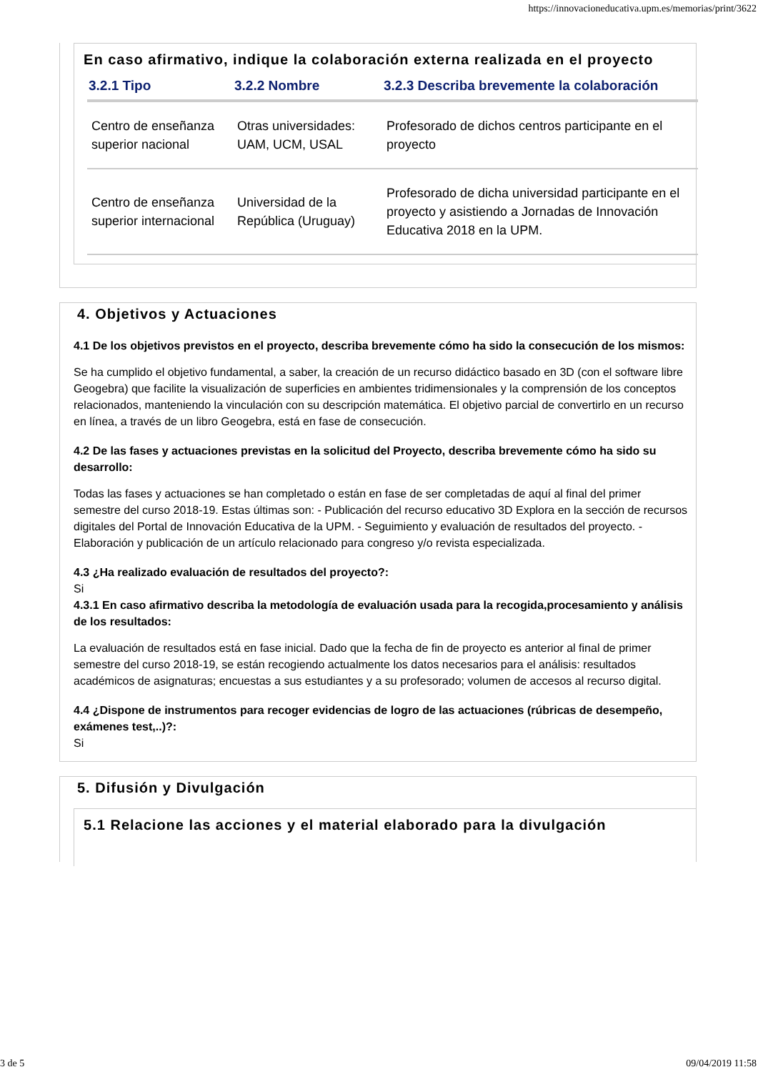https://innovacioneducativa.upm.es/memorias/print/3622
En caso afirmativo, indique la colaboración externa realizada en el proyecto
| 3.2.1 Tipo | 3.2.2 Nombre | 3.2.3 Describa brevemente la colaboración |
| --- | --- | --- |
| Centro de enseñanza superior nacional | Otras universidades: UAM, UCM, USAL | Profesorado de dichos centros participante en el proyecto |
| Centro de enseñanza superior internacional | Universidad de la República (Uruguay) | Profesorado de dicha universidad participante en el proyecto y asistiendo a Jornadas de Innovación Educativa 2018 en la UPM. |
4. Objetivos y Actuaciones
4.1 De los objetivos previstos en el proyecto, describa brevemente cómo ha sido la consecución de los mismos:
Se ha cumplido el objetivo fundamental, a saber, la creación de un recurso didáctico basado en 3D (con el software libre Geogebra) que facilite la visualización de superficies en ambientes tridimensionales y la comprensión de los conceptos relacionados, manteniendo la vinculación con su descripción matemática. El objetivo parcial de convertirlo en un recurso en línea, a través de un libro Geogebra, está en fase de consecución.
4.2 De las fases y actuaciones previstas en la solicitud del Proyecto, describa brevemente cómo ha sido su desarrollo:
Todas las fases y actuaciones se han completado o están en fase de ser completadas de aquí al final del primer semestre del curso 2018-19. Estas últimas son: - Publicación del recurso educativo 3D Explora en la sección de recursos digitales del Portal de Innovación Educativa de la UPM. - Seguimiento y evaluación de resultados del proyecto. - Elaboración y publicación de un artículo relacionado para congreso y/o revista especializada.
4.3 ¿Ha realizado evaluación de resultados del proyecto?:
Si
4.3.1 En caso afirmativo describa la metodología de evaluación usada para la recogida,procesamiento y análisis de los resultados:
La evaluación de resultados está en fase inicial. Dado que la fecha de fin de proyecto es anterior al final de primer semestre del curso 2018-19, se están recogiendo actualmente los datos necesarios para el análisis: resultados académicos de asignaturas; encuestas a sus estudiantes y a su profesorado; volumen de accesos al recurso digital.
4.4 ¿Dispone de instrumentos para recoger evidencias de logro de las actuaciones (rúbricas de desempeño, exámenes test,..)?:
Si
5. Difusión y Divulgación
5.1 Relacione las acciones y el material elaborado para la divulgación
3 de 5 09/04/2019 11:58